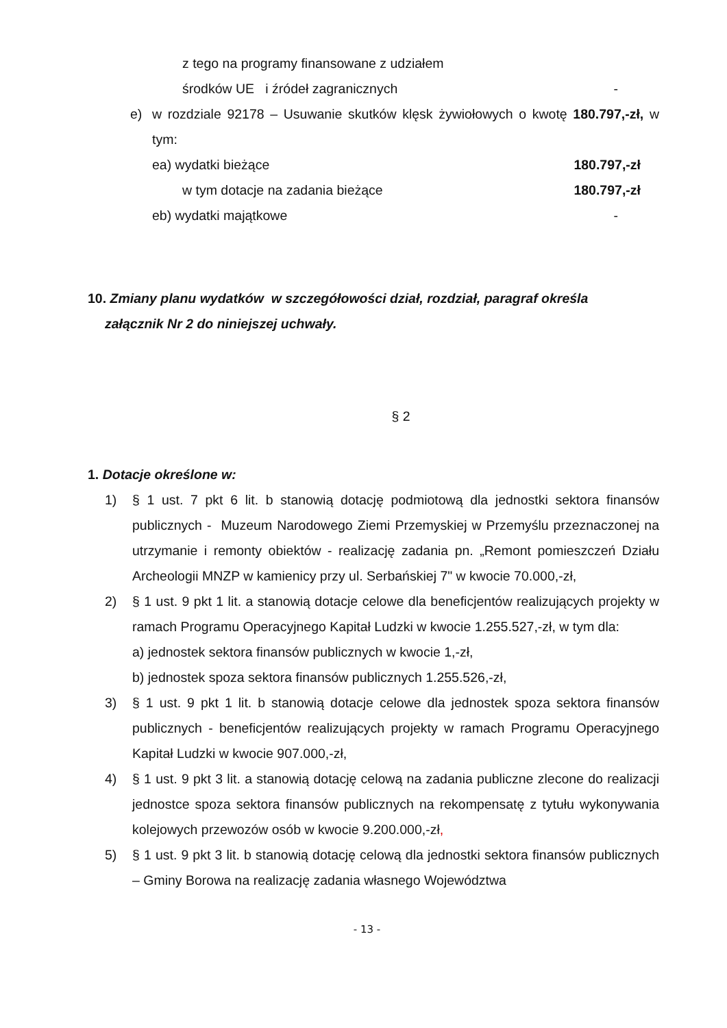z tego na programy finansowane z udziałem
środków UE i źródeł zagranicznych -
e) w rozdziale 92178 – Usuwanie skutków klęsk żywiołowych o kwotę 180.797,-zł, w tym:
ea) wydatki bieżące 180.797,-zł
w tym dotacje na zadania bieżące 180.797,-zł
eb) wydatki majątkowe -
10. Zmiany planu wydatków w szczegółowości dział, rozdział, paragraf określa
załącznik Nr 2 do niniejszej uchwały.
§ 2
1. Dotacje określone w:
1) § 1 ust. 7 pkt 6 lit. b stanowią dotację podmiotową dla jednostki sektora finansów publicznych - Muzeum Narodowego Ziemi Przemyskiej w Przemyślu przeznaczonej na utrzymanie i remonty obiektów - realizację zadania pn. „Remont pomieszczeń Działu Archeologii MNZP w kamienicy przy ul. Serbańskiej 7" w kwocie 70.000,-zł,
2) § 1 ust. 9 pkt 1 lit. a stanowią dotacje celowe dla beneficjentów realizujących projekty w ramach Programu Operacyjnego Kapitał Ludzki w kwocie 1.255.527,-zł, w tym dla:
a) jednostek sektora finansów publicznych w kwocie 1,-zł,
b) jednostek spoza sektora finansów publicznych 1.255.526,-zł,
3) § 1 ust. 9 pkt 1 lit. b stanowią dotacje celowe dla jednostek spoza sektora finansów publicznych - beneficjentów realizujących projekty w ramach Programu Operacyjnego Kapitał Ludzki w kwocie 907.000,-zł,
4) § 1 ust. 9 pkt 3 lit. a stanowią dotację celową na zadania publiczne zlecone do realizacji jednostce spoza sektora finansów publicznych na rekompensatę z tytułu wykonywania kolejowych przewozów osób w kwocie 9.200.000,-zł,
5) § 1 ust. 9 pkt 3 lit. b stanowią dotację celową dla jednostki sektora finansów publicznych – Gminy Borowa na realizację zadania własnego Województwa
- 13 -